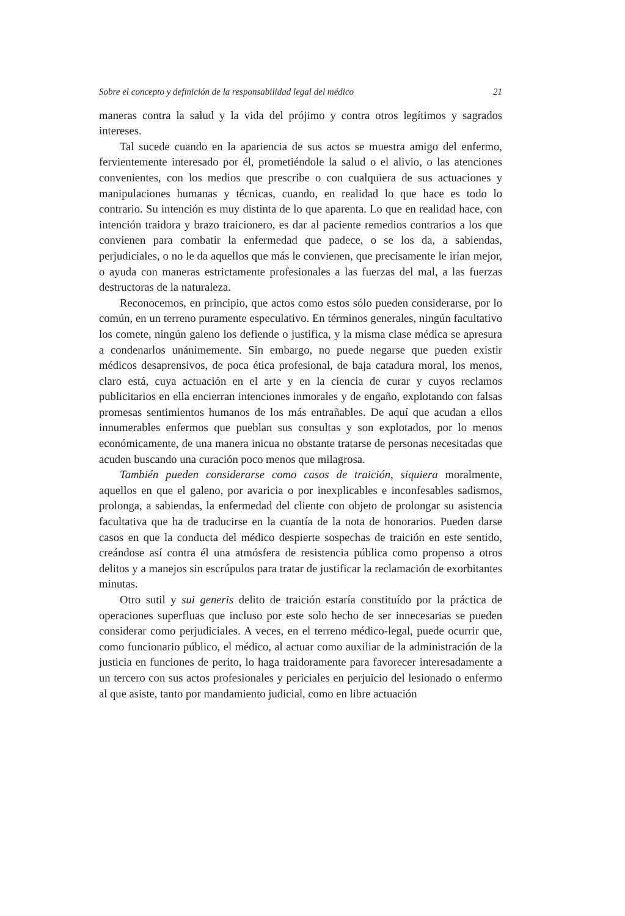Sobre el concepto y definición de la responsabilidad legal del médico 21
maneras contra la salud y la vida del prójimo y contra otros legítimos y sagrados intereses.
Tal sucede cuando en la apariencia de sus actos se muestra amigo del enfermo, fervientemente interesado por él, prometiéndole la salud o el alivio, o las atenciones convenientes, con los medios que prescribe o con cualquiera de sus actuaciones y manipulaciones humanas y técnicas, cuando, en realidad lo que hace es todo lo contrario. Su intención es muy distinta de lo que aparenta. Lo que en realidad hace, con intención traidora y brazo traicionero, es dar al paciente remedios contrarios a los que convienen para combatir la enfermedad que padece, o se los da, a sabiendas, perjudiciales, o no le da aquellos que más le convienen, que precisamente le irían mejor, o ayuda con maneras estrictamente profesionales a las fuerzas del mal, a las fuerzas destructoras de la naturaleza.
Reconocemos, en principio, que actos como estos sólo pueden considerarse, por lo común, en un terreno puramente especulativo. En términos generales, ningún facultativo los comete, ningún galeno los defiende o justifica, y la misma clase médica se apresura a condenarlos unánimemente. Sin embargo, no puede negarse que pueden existir médicos desaprensivos, de poca ética profesional, de baja catadura moral, los menos, claro está, cuya actuación en el arte y en la ciencia de curar y cuyos reclamos publicitarios en ella encierran intenciones inmorales y de engaño, explotando con falsas promesas sentimientos humanos de los más entrañables. De aquí que acudan a ellos innumerables enfermos que pueblan sus consultas y son explotados, por lo menos económicamente, de una manera inicua no obstante tratarse de personas necesitadas que acuden buscando una curación poco menos que milagrosa.
También pueden considerarse como casos de traición, siquiera moralmente, aquellos en que el galeno, por avaricia o por inexplicables e inconfesables sadismos, prolonga, a sabiendas, la enfermedad del cliente con objeto de prolongar su asistencia facultativa que ha de traducirse en la cuantía de la nota de honorarios. Pueden darse casos en que la conducta del médico despierte sospechas de traición en este sentido, creándose así contra él una atmósfera de resistencia pública como propenso a otros delitos y a manejos sin escrúpulos para tratar de justificar la reclamación de exorbitantes minutas.
Otro sutil y sui generis delito de traición estaría constituído por la práctica de operaciones superfluas que incluso por este solo hecho de ser innecesarias se pueden considerar como perjudiciales. A veces, en el terreno médico-legal, puede ocurrir que, como funcionario público, el médico, al actuar como auxiliar de la administración de la justicia en funciones de perito, lo haga traidoramente para favorecer interesadamente a un tercero con sus actos profesionales y periciales en perjuicio del lesionado o enfermo al que asiste, tanto por mandamiento judicial, como en libre actuación